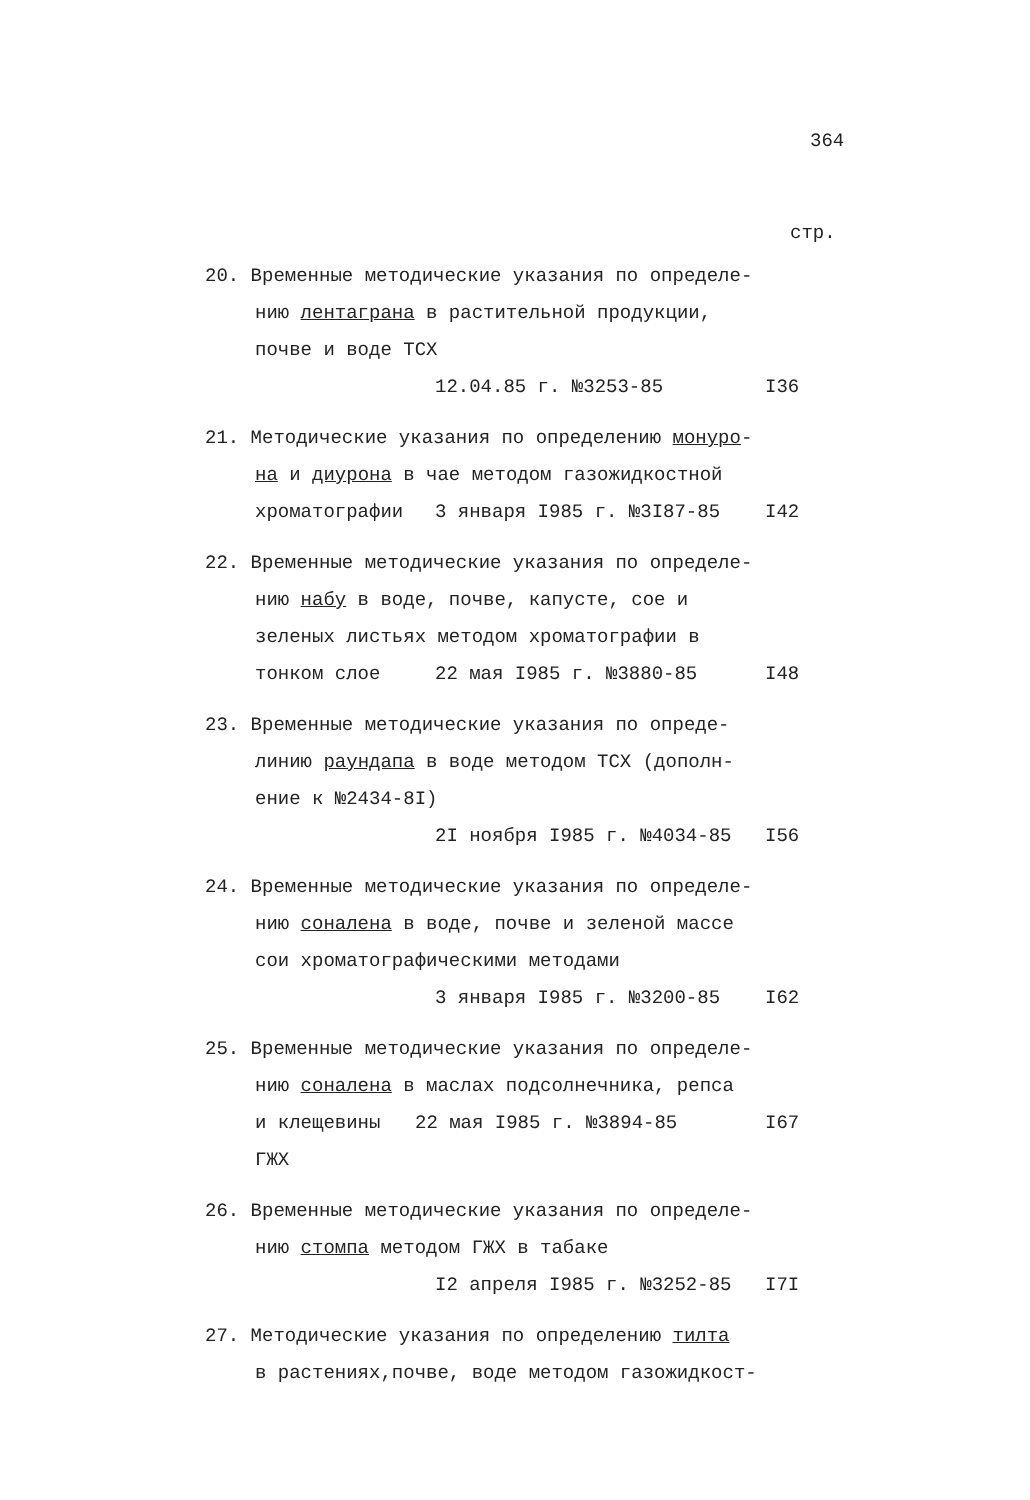364
стр.
20. Временные методические указания по определе-
нию лентаграна в растительной продукции,
почве и воде ТСХ
12.04.85 г. №3253-85 I36
21. Методические указания по определению монурo-
на и диурона в чае методом газожидкостной
хроматографии 3 января I985 г. №3I87-85 I42
22. Временные методические указания по определе-
нию набу в воде, почве, капусте, сое и
зеленых листьях методом хроматографии в
тонком слое 22 мая I985 г. №3880-85 I48
23. Временные методические указания по опреде-
линию раундапа в воде методом ТСХ (дополн-
ение к №2434-8I)
2I ноября I985 г. №4034-85 I56
24. Временные методические указания по определе-
нию соналена в воде, почве и зеленой массе
сои хроматографическими методами
3 января I985 г. №3200-85 I62
25. Временные методические указания по определе-
нию соналена в маслах подсолнечника, репса
и клещевины ГЖХ 22 мая I985 г. №3894-85 I67
26. Временные методические указания по определе-
нию стомпа методом ГЖХ в табаке
I2 апреля I985 г. №3252-85 I7I
27. Методические указания по определению тилта
в растениях,почве, воде методом газожидкост-